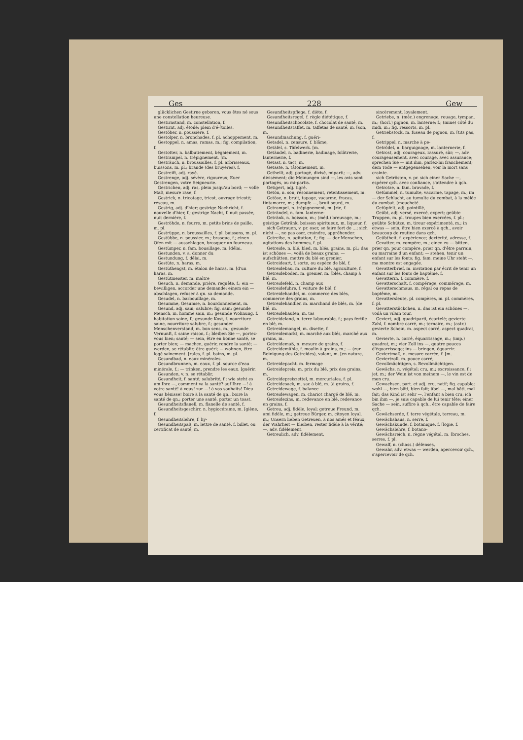Ges 228 Gew
glücklichen Gestirne geboren, vous êtes né sous une constellation heureuse.
Gestirnstand, m. constellation, f.
Gestirnt, adj. étoilé; plein d'é-[toiles.
Gestöber, n. poussière, f.
Gestolper, n. bronchades, f. pl. achoppement, m.
Gestoppel, n. amas, ramas, m.; fig. compilation, f.
Gestotter, n. balbutiement, bégaiement, m.
Gestrampel, n. trépignement, [m.
Gesträuch, n. broussailles, f. pl. arbrisseaux, buissons, m. pl.; brande (des bruyères), f.
Gestreift, adj. rayé.
Gestrenge, adj. sévère, rigoureux; Euer Gestrengen, votre Seigneurie.
Gestrichen, adj. ras, plein jusqu'au bord; — volle Maß, mesure rase, f.
Gestrick, n. tricotage, tricot, ouvrage tricoté; réseau, m.
Gestrig, adj. d'hier; gestrige Nachricht, f. nouvelle d'hier, f.; gestrige Nacht, f. nuit passée, nuit dernière, f.
Geströhde, n. feurre, m. petits brins de paille, m. pl.
Gestrüppe, n. broussailles, f. pl. buissons, m. pl.
Gestübbe, n. poussier, m.; brasque, f.; einen Ofen mit — ausschlagen, brasquer un fourneau.
Gestümper, n. fam. bousillage, m. [délai.
Gestunden, v. a. donner du
Gestundung, f. délai, m.
Gestüte, n. haras, m.
Gestüthengst, m. étalon de haras, m. [d'un haras, m.
Gestütmeister, m. maître
Gesuch, n. demande, prière, requête, f.; ein — bewilligen, accorder une demande; einem ein — abschlagen, refuser à qn. sa demande.
Gesudel, n. barbouillage, m.
Gesumme, Gesumse, n. bourdonnement, m.
Gesund, adj. sain; salubre; fig. sain; gesunde Mensch, m. homme sain, m.; gesunde Wohnung, f. habitation saine, f.; gesunde Kost, f. nourriture saine, nourriture salubre, f.; gesunder Menschenverstand, m. bon sens, m.; gesunde Vernunft, f. saine raison, f.; bleiben Sie —, portez-vous bien; santé; — sein, être en bonne santé, se porter bien; — machen, guérir, rendre la santé; — werden, se rétablir; être guéri; — wohnen, être logé sainement. [rales, f. pl. bains, m. pl.
Gesundbad, n. eaux minérales.
Gesundbrunnen, m. eaux, f. pl. source d'eau minérale, f.; — trinken, prendre les eaux. [guérir.
Gesunden, v. n. se rétablir,
Gesundheit, f. santé; salubrité, f.; wie steht es um Ihre —, comment va la santé? auf Ihre —! à votre santé! à vous! zur —! à vos souhaits! Dieu vous bénisse! boire à la santé de qn., boire la santé de qn.; porter une santé, porter un toast.
Gesundheitsflanell, m. flanelle de santé, f.
Gesundheitsgeschirr, n. hygiocérame, m. [giène, f.
Gesundheitslehre, f. hy-
Gesundheitspaß, m. lettre de santé, f. billet, ou certificat de santé, m.
Gesundheitspflege, f. diète, f.
Gesundheitsregel, f. règle diététique, f.
Gesundheitschocolate, f. chocolat de santé, m.
Gesundheitstaffet, m. taffetas de santé, m. [son, m.
Gesundmachung, f. guéri-
Getadel, n. censure, f. blâme,
Getäfel, s. Täfelwerk. [m.
Getändel, n. badinerie, badinage, folâtrerie, lanternerie, f.
Getast, n. tact, m.
Getaste, n. tâtonnement, m.
Getheilt, adj. partagé, divisé, miparti; —, adv. divisément; die Meinungen sind —, les avis sont partagés, ou mi-partis.
Getigert, adj. tigré.
Getön, n. son, résonnement, retentissement, m.
Getöse, n. bruit, tapage, vacarme, fracas, tintamarre, m.; dumpfe —, bruit sourd, m.
Getrampel, n. trépignement, m. [rie, f.
Geträndel, n. fam. lanterne-
Getränk, n. boisson, m.; (méd.) breuvage, m.; geistige Getränk, boisson spiritueux, m. liqueur, f.
sich Getrauen, v. pr. oser, se faire fort de ...; sich nicht —, ne pas oser, craindre, appréhender.
Getreibe, n. agitation, f.; fig. — der Menschen, agitations des hommes, f. pl.
Getreide, n. blé, bled, m. blés, grains, m. pl.; das ist schönes —, voilà de beaux grains; — aufschütten, mettre du blé en grenier.
Getreideart, f. sorte, ou espèce de blé, f.
Getreidebau, m. culture du blé, agriculture, f.
Getreideboden, m. grenier, m. [blés, champ à blé, m.
Getreidefeld, n. champ aux
Getreidefuhre, f. voiture de blé, f.
Getreidehandel, m. commerce des blés, commerce des grains, m.
Getreidehändler, m. marchand de blés, m. [de blé, m.
Getreidehaufen, m. tas
Getreideland, n. terre labourable, f.; pays fertile en blé, m.
Getreidemangel, m. disette, f.
Getreidemarkt, m. marché aux blés, marché aux grains, m.
Getreidemaß, n. mesure de grains, f.
Getreidemühle, f. moulin à grains, m.; — (zur Reinigung des Getreides), volant, m. [en nature, m.
Getreidepacht, m. fermage
Getreidepreis, m. prix du blé, prix des grains, m.
Getreidepreiszettel, m. mercuriales, f. pl.
Getreidesack, m. sac à blé, m. [à grains, f.
Getreidewage, f. balance
Getreidewagen, m. chariot chargé de blé, m.
Getreidezins, m. redevance en blé, redevance en grains, f.
Getreu, adj. fidèle, loyal; getreue Freund, m. ami fidèle, m.; getreue Bürger, m. citoyen loyal, m.; Unsern lieben Getreuen, à nos amés et féaux; der Wahrheit — bleiben, rester fidèle à la vérité; —, adv. fidèlement.
Getreulich, adv. fidèlement,
sincèrement, loyalement.
Getriebe, n. (méc.) engrenage, rouage, tympan, m.; (horl.) pignon, m. lanterne; f.; (mine) côté du midi, m.; fig. ressorts, m. pl.
Getriebstock, m. fuseau de pignon, m. [tits pas, f.
Getrippel, n. marche à pe-
Getrödel, n. barguignage, m. lanternerie, f.
Getrost, adj. courageux, rassuré, sûr; —, adv. courageusement, avec courage, avec assurance; sprechen Sie — mit ihm, parlez-lui franchement; dem Tode — entgegensehen, voir la mort sans crainte.
sich Getrösten, v. pr. sich einer Sache —, espérer qch. avec confiance, s'attendre à qch.
Getrotze, n. fam. bravade, f.
Getümmel, n. tumulte, vacarme, tapage, m.; im — der Schlacht, au tumulte du combat, à la mêlée du combat. [moucheté.
Getüpfelt, adj. pointillé,
Geübt, adj. versé, exercé, expert; geübte Truppen, m. pl. troupes bien exercées, f. pl.; geübte Schütze, m. tireur expérimenté, m.; in etwas — sein, être bien exercé à qch., avoir beaucoup de routine dans qch.
Geübtheit, f. expérience; dextérité, adresse, f.
Gevatter, m. compère, m.; einen zu — bitten, prier qn. pour compère, prier qn. d'être parrain, ou marraine d'un enfant; — stehen, tenir un enfant sur les fonts; fig. fam. meine Uhr steht —, ma montre est engagée.
Gevatterbrief, m. invitation par écrit de tenir un enfant sur les fonts de baptême, f.
Gevatterin, f. commère, f.
Gevatterschaft, f. compérage, commérage, m.
Gevatterschmaus, m. régal ou repas de baptême, m.
Gevattersleute, pl. compères, m. pl. commères, f. pl.
Gevatterstückchen, n. das ist ein schönes —, voilà un vilain tour.
Geviert, adj. quadriparti, écartelé; gevierte Zahl, f. nombre carré, m.; ternaire, m.; (astr.) gevierte Schein, m. aspect carré, aspect quadrat, m.
Gevierte, n. carré, équarrissage, m.; (imp.) quadrat, m.; vier Zoll ins —, quatre pouces d'équarrissage; ins — bringen, équarrir.
Geviertmaß, n. mesure carrée, f. [m.
Geviertzoll, m. pouce carré,
Gevollmächtigen, s. Bevollmächtigen.
Gewächs, n. végétal; cru, m.; excroissance, f.; jet, m.; der Wein ist von meinem —, le vin est de mon cru.
Gewachsen, part. et adj. cru, natif; fig. capable; wohl —, bien bâti, bien fait; übel —, mal bâti, mal fait; das Kind ist sehr —, l'enfant a bien cru; ich bin ihm —, je suis capable de lui tenir tête; einer Sache — sein, suffire à qch., être capable de faire qch.
Gewächserde, f. terre végétale, terreau, m.
Gewächshaus, n. serre, f.
Gewächskunde, f. botanique, f. [logie, f.
Gewächslehre, f. botano-
Gewächsreich, n. règne végétal, m. [broches, serres, f. pl.
Gewaff, n. (chass.) défenses,
Gewahr, adv. etwas — werden, apercevoir qch., s'apercevoir de qch.